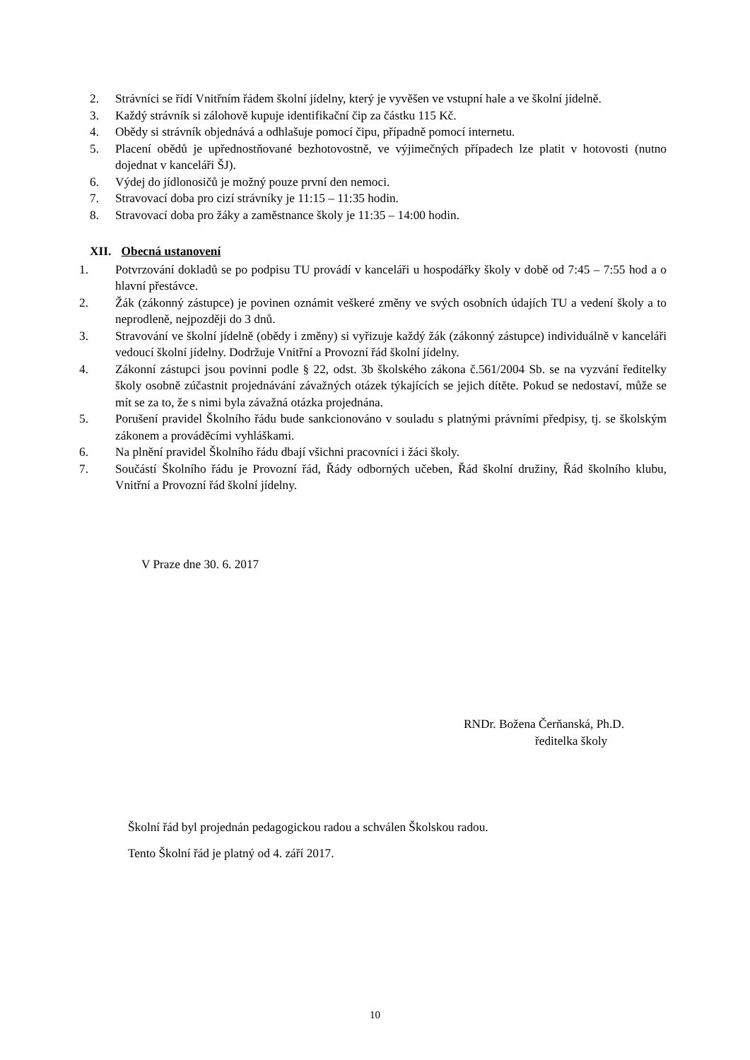2. Strávníci se řídí Vnitřním řádem školní jídelny, který je vyvěšen ve vstupní hale a ve školní jídelně.
3. Každý strávník si zálohově kupuje identifikační čip za částku 115 Kč.
4. Obědy si strávník objednává a odhlašuje pomocí čipu, případně pomocí internetu.
5. Placení obědů je upřednostňované bezhotovostně, ve výjimečných případech lze platit v hotovosti (nutno dojednat v kanceláři ŠJ).
6. Výdej do jídlonosičů je možný pouze první den nemoci.
7. Stravovací doba pro cizí strávníky je 11:15 – 11:35 hodin.
8. Stravovací doba pro žáky a zaměstnance školy je 11:35 – 14:00 hodin.
XII. Obecná ustanovení
1. Potvrzování dokladů se po podpisu TU provádí v kanceláři u hospodářky školy v době od 7:45 – 7:55 hod a o hlavní přestávce.
2. Žák (zákonný zástupce) je povinen oznámit veškeré změny ve svých osobních údajích TU a vedení školy a to neprodleně, nejpozději do 3 dnů.
3. Stravování ve školní jídelně (obědy i změny) si vyřizuje každý žák (zákonný zástupce) individuálně v kanceláři vedoucí školní jídelny. Dodržuje Vnitřní a Provozní řád školní jídelny.
4. Zákonní zástupci jsou povinni podle § 22, odst. 3b školského zákona č.561/2004 Sb. se na vyzvání ředitelky školy osobně zúčastnit projednávání závažných otázek týkajících se jejich dítěte. Pokud se nedostaví, může se mít se za to, že s nimi byla závažná otázka projednána.
5. Porušení pravidel Školního řádu bude sankcionováno v souladu s platnými právními předpisy, tj. se školským zákonem a prováděcími vyhláškami.
6. Na plnění pravidel Školního řádu dbají všichni pracovníci i žáci školy.
7. Součástí Školního řádu je Provozní řád, Řády odborných učeben, Řád školní družiny, Řád školního klubu, Vnitřní a Provozní řád školní jídelny.
V Praze dne 30. 6. 2017
RNDr. Božena Čerňanská, Ph.D.
ředitelka školy
Školní řád byl projednán pedagogickou radou a schválen Školskou radou.
Tento Školní řád je platný od 4. září 2017.
10